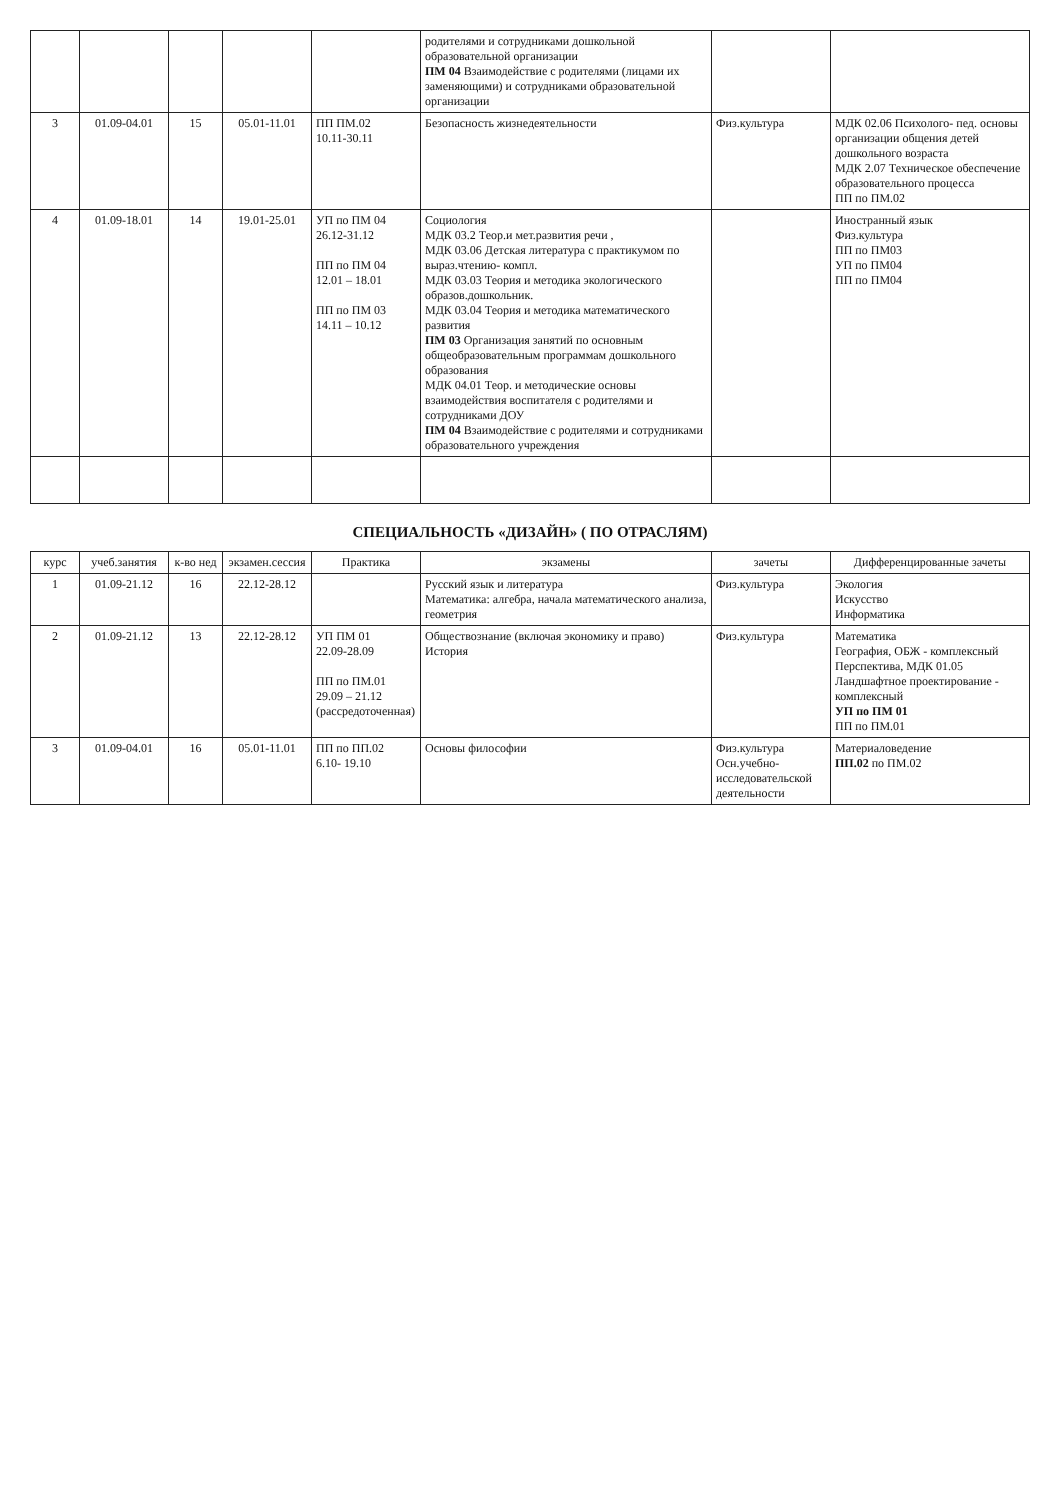| | | | | | родителями и сотрудниками дошкольной образовательной организации ПМ 04 Взаимодействие с родителями (лицами их заменяющими) и сотрудниками образовательной организации | | |
| 3 | 01.09-04.01 | 15 | 05.01-11.01 | ПП ПМ.02 10.11-30.11 | Безопасность жизнедеятельности | Физ.культура | МДК 02.06 Психолого- пед. основы организации общения детей дошкольного возраста МДК 2.07 Техническое обеспечение образовательного процесса ПП по ПМ.02 |
| 4 | 01.09-18.01 | 14 | 19.01-25.01 | УП по ПМ 04 26.12-31.12 ПП по ПМ 04 12.01 – 18.01 ПП по ПМ 03 14.11 – 10.12 | Социология МДК 03.2 Теор.и мет.развития речи , МДК 03.06 Детская литература с практикумом по выраз.чтению- компл. МДК 03.03 Теория и методика экологического образов.дошкольник. МДК 03.04 Теория и методика математического развития ПМ 03 Организация занятий по основным общеобразовательным программам дошкольного образования МДК 04.01 Теор. и методические основы взаимодействия воспитателя с родителями и сотрудниками ДОУ ПМ 04 Взаимодействие с родителями и сотрудниками образовательного учреждения | | Иностранный язык Физ.культура ПП по ПМ03 УП по ПМ04 ПП по ПМ04 |
СПЕЦИАЛЬНОСТЬ «ДИЗАЙН» ( ПО ОТРАСЛЯМ)
| курс | учеб.занятия | к-во нед | экзамен.сессия | Практика | экзамены | зачеты | Дифференцированные зачеты |
| --- | --- | --- | --- | --- | --- | --- | --- |
| 1 | 01.09-21.12 | 16 | 22.12-28.12 | | Русский язык и литература Математика: алгебра, начала математического анализа, геометрия | Физ.культура | Экология Искусство Информатика |
| 2 | 01.09-21.12 | 13 | 22.12-28.12 | УП ПМ 01 22.09-28.09 ПП по ПМ.01 29.09 – 21.12 (рассредоточенная) | Обществознание (включая экономику и право) История | Физ.культура | Математика География, ОБЖ - комплексный Перспектива, МДК 01.05 Ландшафтное проектирование - комплексный УП по ПМ 01 ПП по ПМ.01 |
| 3 | 01.09-04.01 | 16 | 05.01-11.01 | ПП по ПП.02 6.10- 19.10 | Основы философии | Физ.культура Осн.учебно-исследовательской деятельности | Материаловедение ПП.02 по ПМ.02 |